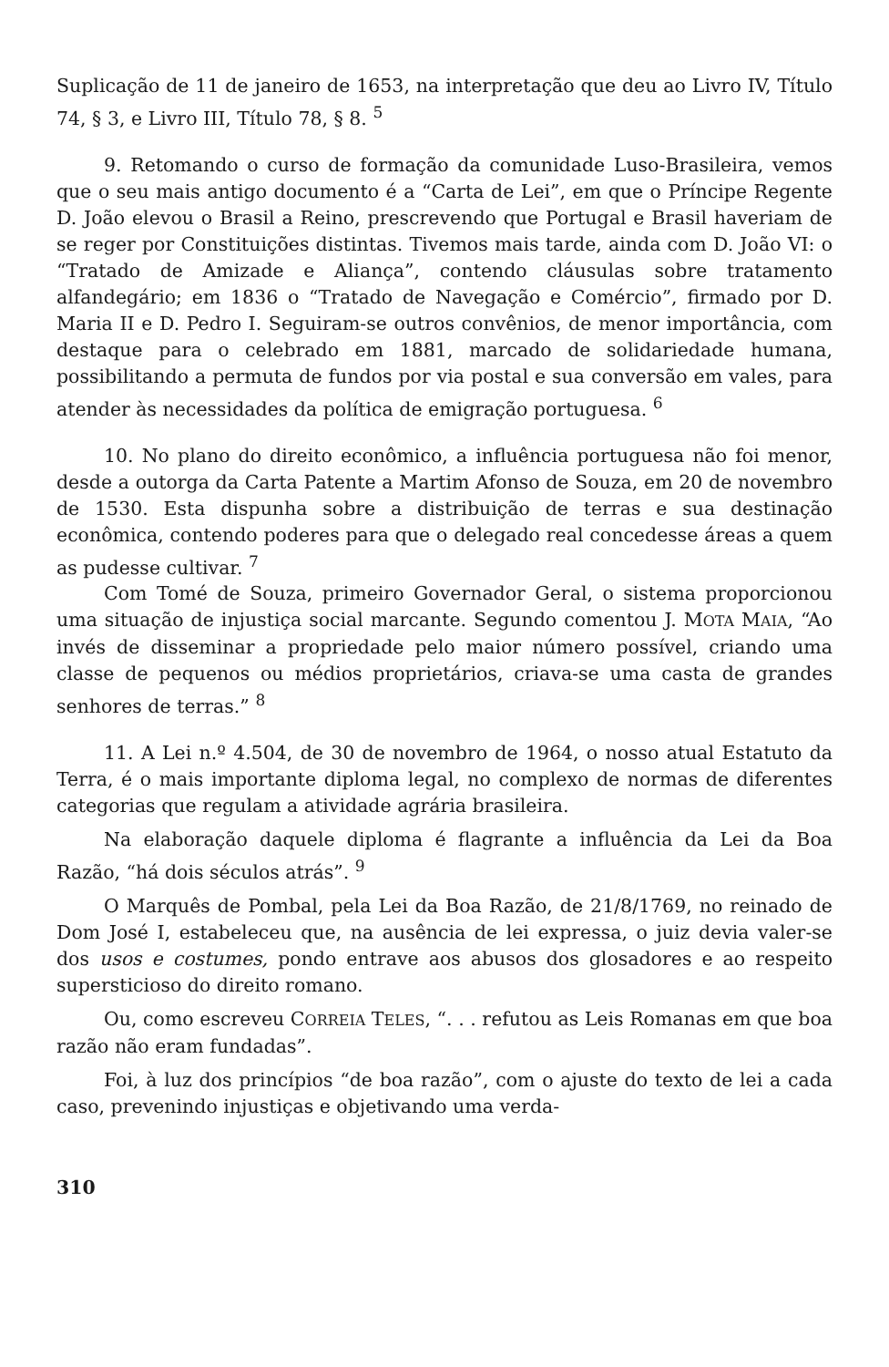Suplicação de 11 de janeiro de 1653, na interpretação que deu ao Livro IV, Título 74, § 3, e Livro III, Título 78, § 8. <sup>5</sup>
9. Retomando o curso de formação da comunidade Luso-Brasileira, vemos que o seu mais antigo documento é a “Carta de Lei”, em que o Príncipe Regente D. João elevou o Brasil a Reino, prescrevendo que Portugal e Brasil haveriam de se reger por Constituições distintas. Tivemos mais tarde, ainda com D. João VI: o “Tratado de Amizade e Aliança”, contendo cláusulas sobre tratamento alfandegário; em 1836 o “Tratado de Navegação e Comércio”, firmado por D. Maria II e D. Pedro I. Seguiram-se outros convênios, de menor importância, com destaque para o celebrado em 1881, marcado de solidariedade humana, possibilitando a permuta de fundos por via postal e sua conversão em vales, para atender às necessidades da política de emigração portuguesa. <sup>6</sup>
10. No plano do direito econômico, a influência portuguesa não foi menor, desde a outorga da Carta Patente a Martim Afonso de Souza, em 20 de novembro de 1530. Esta dispunha sobre a distribuição de terras e sua destinação econômica, contendo poderes para que o delegado real concedesse áreas a quem as pudesse cultivar. <sup>7</sup>
Com Tomé de Souza, primeiro Governador Geral, o sistema proporcionou uma situação de injustiça social marcante. Segundo comentou J. MOTA MAIA, “Ao invés de disseminar a propriedade pelo maior número possível, criando uma classe de pequenos ou médios proprietários, criava-se uma casta de grandes senhores de terras.” <sup>8</sup>
11. A Lei n.º 4.504, de 30 de novembro de 1964, o nosso atual Estatuto da Terra, é o mais importante diploma legal, no complexo de normas de diferentes categorias que regulam a atividade agrária brasileira.
Na elaboração daquele diploma é flagrante a influência da Lei da Boa Razão, “há dois séculos atrás”. <sup>9</sup>
O Marquês de Pombal, pela Lei da Boa Razão, de 21/8/1769, no reinado de Dom José I, estabeleceu que, na ausência de lei expressa, o juiz devia valer-se dos usos e costumes, pondo entrave aos abusos dos glosadores e ao respeito supersticioso do direito romano.
Ou, como escreveu CORREIA TELES, “. . . refutou as Leis Romanas em que boa razão não eram fundadas”.
Foi, à luz dos princípios “de boa razão”, com o ajuste do texto de lei a cada caso, prevenindo injustiças e objetivando uma verda-
310